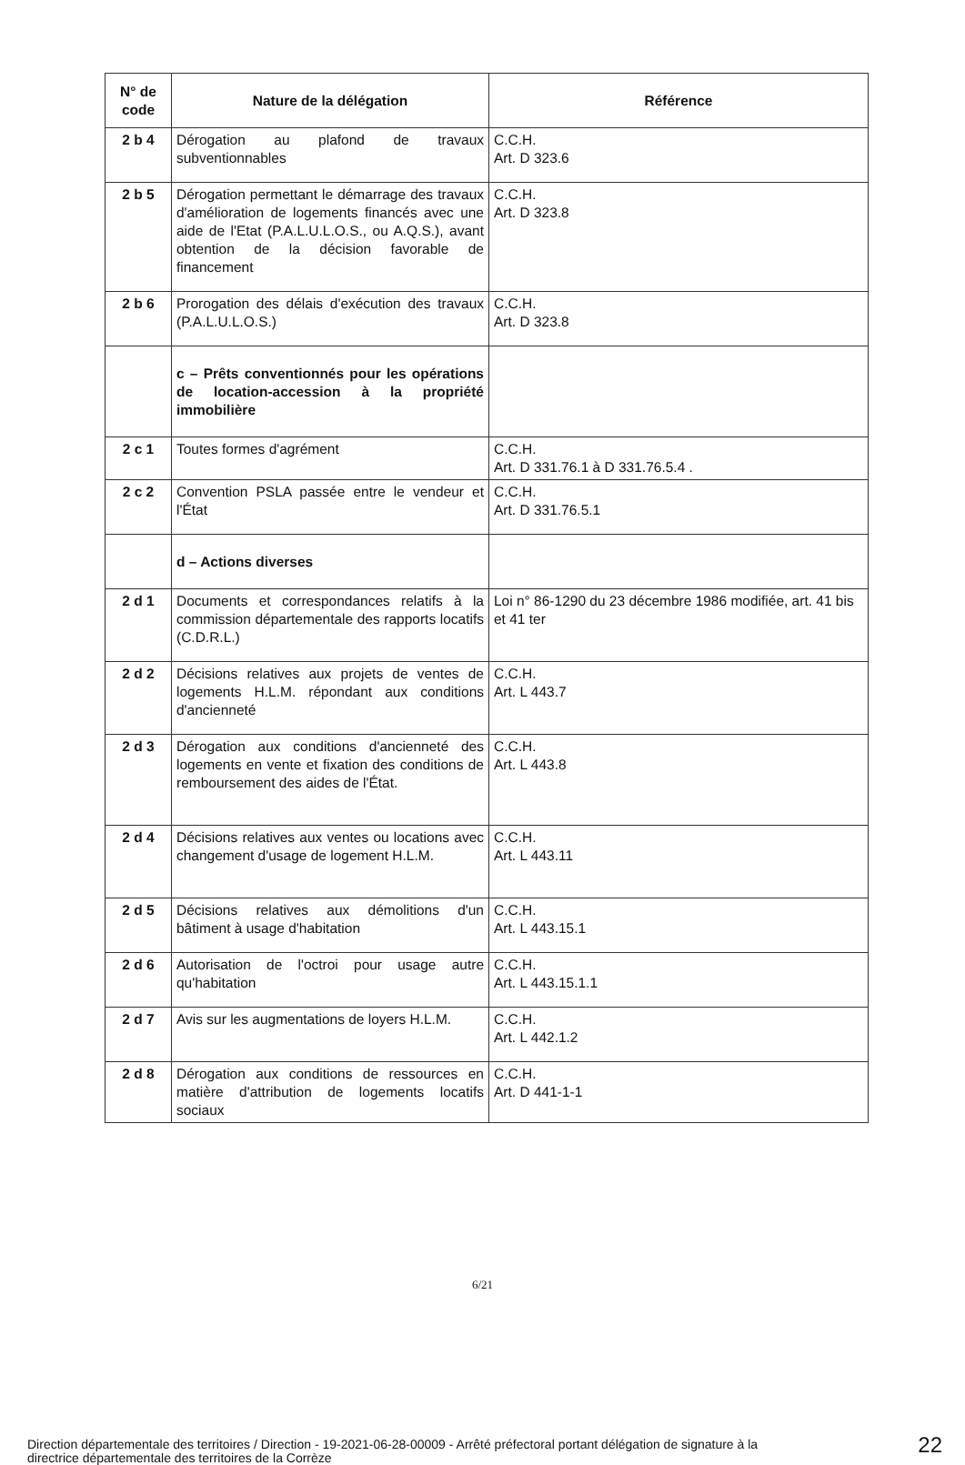| N° de code | Nature de la délégation | Référence |
| --- | --- | --- |
| 2 b 4 | Dérogation au plafond de travaux subventionnables | C.C.H. Art. D 323.6 |
| 2 b 5 | Dérogation permettant le démarrage des travaux d'amélioration de logements financés avec une aide de l'Etat (P.A.L.U.L.O.S., ou A.Q.S.), avant obtention de la décision favorable de financement | C.C.H. Art. D 323.8 |
| 2 b 6 | Prorogation des délais d'exécution des travaux (P.A.L.U.L.O.S.) | C.C.H. Art. D 323.8 |
| | c – Prêts conventionnés pour les opérations de location-accession à la propriété immobilière | |
| 2 c 1 | Toutes formes d'agrément | C.C.H. Art. D 331.76.1 à D 331.76.5.4 . |
| 2 c 2 | Convention PSLA passée entre le vendeur et l'État | C.C.H. Art. D 331.76.5.1 |
| | d – Actions diverses | |
| 2 d 1 | Documents et correspondances relatifs à la commission départementale des rapports locatifs (C.D.R.L.) | Loi n° 86-1290 du 23 décembre 1986 modifiée, art. 41 bis et 41 ter |
| 2 d 2 | Décisions relatives aux projets de ventes de logements H.L.M. répondant aux conditions d'ancienneté | C.C.H. Art. L 443.7 |
| 2 d 3 | Dérogation aux conditions d'ancienneté des logements en vente et fixation des conditions de remboursement des aides de l'État. | C.C.H. Art. L 443.8 |
| 2 d 4 | Décisions relatives aux ventes ou locations avec changement d'usage de logement H.L.M. | C.C.H. Art. L 443.11 |
| 2 d 5 | Décisions relatives aux démolitions d'un bâtiment à usage d'habitation | C.C.H. Art. L 443.15.1 |
| 2 d 6 | Autorisation de l'octroi pour usage autre qu'habitation | C.C.H. Art. L 443.15.1.1 |
| 2 d 7 | Avis sur les augmentations de loyers H.L.M. | C.C.H. Art. L 442.1.2 |
| 2 d 8 | Dérogation aux conditions de ressources en matière d'attribution de logements locatifs sociaux | C.C.H. Art. D 441-1-1 |
6/21
Direction départementale des territoires / Direction - 19-2021-06-28-00009 - Arrêté préfectoral portant délégation de signature à la
directrice départementale des territoires de la Corrèze
22